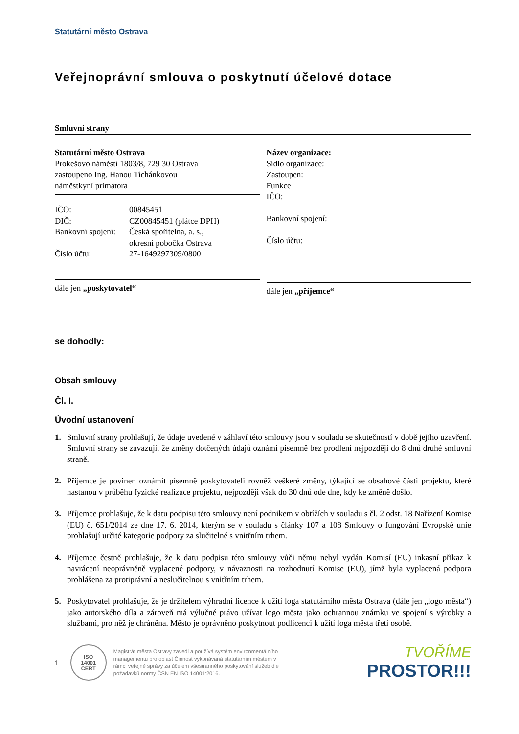Statutární město Ostrava
Veřejnoprávní smlouva o poskytnutí účelové dotace
Smluvní strany
Statutární město Ostrava
Prokešovo náměstí 1803/8, 729 30 Ostrava
zastoupeno Ing. Hanou Tichánkovou
náměstkyní primátora
| IČO: | 00845451 |
| DIČ: | CZ00845451 (plátce DPH) |
| Bankovní spojení: | Česká spořitelna, a. s., okresní pobočka Ostrava |
| Číslo účtu: | 27-1649297309/0800 |
dále jen „poskytovatel“
Název organizace:
Sídlo organizace:
Zastoupen:
Funkce
IČO:
Bankovní spojení:
Číslo účtu:
dále jen „příjemce“
se dohodly:
Obsah smlouvy
Čl. I.
Úvodní ustanovení
1. Smluvní strany prohlašují, že údaje uvedené v záhlaví této smlouvy jsou v souladu se skutečností v době jejího uzavření. Smluvní strany se zavazují, že změny dotčených údajů oznámí písemně bez prodlení nejpozději do 8 dnů druhé smluvní straně.
2. Příjemce je povinen oznámit písemně poskytovateli rovněž veškeré změny, týkající se obsahové části projektu, které nastanou v průběhu fyzické realizace projektu, nejpozději však do 30 dnů ode dne, kdy ke změně došlo.
3. Příjemce prohlašuje, že k datu podpisu této smlouvy není podnikem v obtížích v souladu s čl. 2 odst. 18 Nařízení Komise (EU) č. 651/2014 ze dne 17. 6. 2014, kterým se v souladu s články 107 a 108 Smlouvy o fungování Evropské unie prohlašují určité kategorie podpory za slučitelné s vnitřním trhem.
4. Příjemce čestně prohlašuje, že k datu podpisu této smlouvy vůči němu nebyl vydán Komisí (EU) inkasní příkaz k navrácení neoprávněně vyplacené podpory, v návaznosti na rozhodnutí Komise (EU), jímž byla vyplacená podpora prohlášena za protiprávní a neslučitelnou s vnitřním trhem.
5. Poskytovatel prohlašuje, že je držitelem výhradní licence k užití loga statutárního města Ostrava (dále jen „logo města“) jako autorského díla a zároveň má výlučné právo užívat logo města jako ochrannou známku ve spojení s výrobky a službami, pro něž je chráněna. Město je oprávněno poskytnout podlicenci k užití loga města třetí osobě.
1
ISO
14001
CERT
Magistrát města Ostravy zavedl a používá systém environmentálního managementu pro oblast Činnost vykonávaná statutárním městem v rámci veřejné správy za účelem všestranného poskytování služeb dle požadavků normy ČSN EN ISO 14001:2016.
TVOŘÍME
PROSTOR!!!